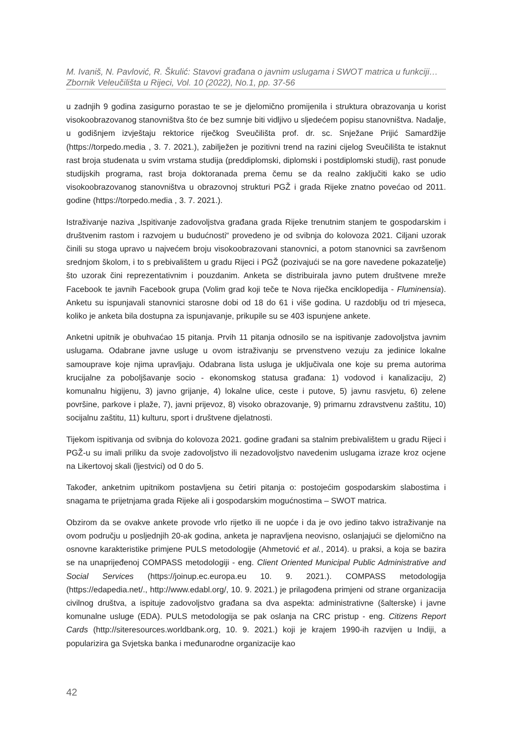M. Ivaniš, N. Pavlović, R. Škulić: Stavovi građana o javnim uslugama i SWOT matrica u funkciji…
Zbornik Veleučilišta u Rijeci, Vol. 10 (2022), No.1, pp. 37-56
u zadnjih 9 godina zasigurno porastao te se je djelomično promijenila i struktura obrazovanja u korist visokoobrazovanog stanovništva što će bez sumnje biti vidljivo u sljedećem popisu stanovništva. Nadalje, u godišnjem izvještaju rektorice riječkog Sveučilišta prof. dr. sc. Snježane Prijić Samardžije (https://torpedo.media , 3. 7. 2021.), zabilježen je pozitivni trend na razini cijelog Sveučilišta te istaknut rast broja studenata u svim vrstama studija (preddiplomski, diplomski i postdiplomski studij), rast ponude studijskih programa, rast broja doktoranada prema čemu se da realno zaključiti kako se udio visokoobrazovanog stanovništva u obrazovnoj strukturi PGŽ i grada Rijeke znatno povećao od 2011. godine (https://torpedo.media , 3. 7. 2021.).
Istraživanje naziva „Ispitivanje zadovoljstva građana grada Rijeke trenutnim stanjem te gospodarskim i društvenim rastom i razvojem u budućnosti“ provedeno je od svibnja do kolovoza 2021. Ciljani uzorak činili su stoga upravo u najvećem broju visokoobrazovani stanovnici, a potom stanovnici sa završenom srednjom školom, i to s prebivalištem u gradu Rijeci i PGŽ (pozivajući se na gore navedene pokazatelje) što uzorak čini reprezentativnim i pouzdanim. Anketa se distribuirala javno putem društvene mreže Facebook te javnih Facebook grupa (Volim grad koji teče te Nova riječka enciklopedija - Fluminensia). Anketu su ispunjavali stanovnici starosne dobi od 18 do 61 i više godina. U razdoblju od tri mjeseca, koliko je anketa bila dostupna za ispunjavanje, prikupile su se 403 ispunjene ankete.
Anketni upitnik je obuhvaćao 15 pitanja. Prvih 11 pitanja odnosilo se na ispitivanje zadovoljstva javnim uslugama. Odabrane javne usluge u ovom istraživanju se prvenstveno vezuju za jedinice lokalne samouprave koje njima upravljaju. Odabrana lista usluga je uključivala one koje su prema autorima krucijalne za poboljšavanje socio - ekonomskog statusa građana: 1) vodovod i kanalizaciju, 2) komunalnu higijenu, 3) javno grijanje, 4) lokalne ulice, ceste i putove, 5) javnu rasvjetu, 6) zelene površine, parkove i plaže, 7), javni prijevoz, 8) visoko obrazovanje, 9) primarnu zdravstvenu zaštitu, 10) socijalnu zaštitu, 11) kulturu, sport i društvene djelatnosti.
Tijekom ispitivanja od svibnja do kolovoza 2021. godine građani sa stalnim prebivalištem u gradu Rijeci i PGŽ-u su imali priliku da svoje zadovoljstvo ili nezadovoljstvo navedenim uslugama izraze kroz ocjene na Likertovoj skali (ljestvici) od 0 do 5.
Također, anketnim upitnikom postavljena su četiri pitanja o: postojećim gospodarskim slabostima i snagama te prijetnjama grada Rijeke ali i gospodarskim mogućnostima – SWOT matrica.
Obzirom da se ovakve ankete provode vrlo rijetko ili ne uopće i da je ovo jedino takvo istraživanje na ovom području u posljednjih 20-ak godina, anketa je napravljena neovisno, oslanjajući se djelomično na osnovne karakteristike primjene PULS metodologije (Ahmetović et al., 2014). u praksi, a koja se bazira se na unaprijeđenoj COMPASS metodologiji - eng. Client Oriented Municipal Public Administrative and Social Services (https://joinup.ec.europa.eu 10. 9. 2021.). COMPASS metodologija (https://edapedia.net/., http://www.edabl.org/, 10. 9. 2021.) je prilagođena primjeni od strane organizacija civilnog društva, a ispituje zadovoljstvo građana sa dva aspekta: administrativne (šalterske) i javne komunalne usluge (EDA). PULS metodologija se pak oslanja na CRC pristup - eng. Citizens Report Cards (http://siteresources.worldbank.org, 10. 9. 2021.) koji je krajem 1990-ih razvijen u Indiji, a popularizira ga Svjetska banka i međunarodne organizacije kao
42